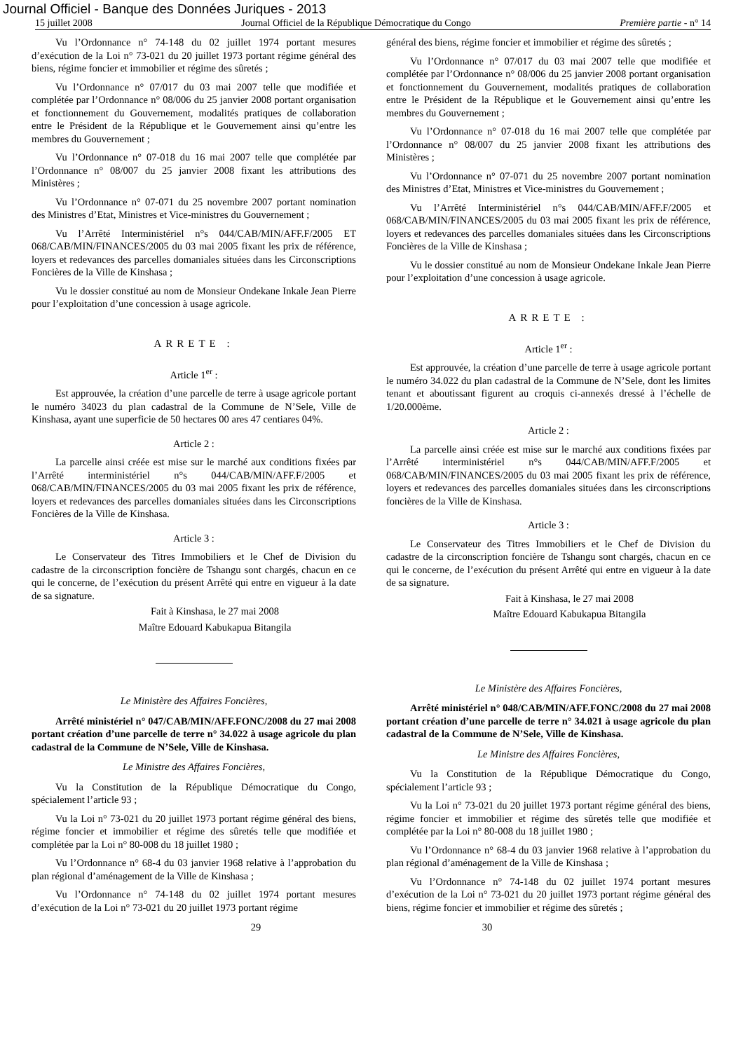Journal Officiel - Banque des Données Juriques - 2013
15 juillet 2008 Journal Officiel de la République Démocratique du Congo Première partie - n° 14
Vu l’Ordonnance n° 74-148 du 02 juillet 1974 portant mesures d’exécution de la Loi n° 73-021 du 20 juillet 1973 portant régime général des biens, régime foncier et immobilier et régime des sûretés ;
Vu l’Ordonnance n° 07/017 du 03 mai 2007 telle que modifiée et complétée par l’Ordonnance n° 08/006 du 25 janvier 2008 portant organisation et fonctionnement du Gouvernement, modalités pratiques de collaboration entre le Président de la République et le Gouvernement ainsi qu’entre les membres du Gouvernement ;
Vu l’Ordonnance n° 07-018 du 16 mai 2007 telle que complétée par l’Ordonnance n° 08/007 du 25 janvier 2008 fixant les attributions des Ministères ;
Vu l’Ordonnance n° 07-071 du 25 novembre 2007 portant nomination des Ministres d’Etat, Ministres et Vice-ministres du Gouvernement ;
Vu l’Arrêté Interministériel n°s 044/CAB/MIN/AFF.F/2005 ET 068/CAB/MIN/FINANCES/2005 du 03 mai 2005 fixant les prix de référence, loyers et redevances des parcelles domaniales situées dans les Circonscriptions Foncières de la Ville de Kinshasa ;
Vu le dossier constitué au nom de Monsieur Ondekane Inkale Jean Pierre pour l’exploitation d’une concession à usage agricole.
ARRETE :
Article 1<sup>er</sup> :
Est approuvée, la création d’une parcelle de terre à usage agricole portant le numéro 34023 du plan cadastral de la Commune de N’Sele, Ville de Kinshasa, ayant une superficie de 50 hectares 00 ares 47 centiares 04%.
Article 2 :
La parcelle ainsi créée est mise sur le marché aux conditions fixées par l’Arrêté interministériel n°s 044/CAB/MIN/AFF.F/2005 et 068/CAB/MIN/FINANCES/2005 du 03 mai 2005 fixant les prix de référence, loyers et redevances des parcelles domaniales situées dans les Circonscriptions Foncières de la Ville de Kinshasa.
Article 3 :
Le Conservateur des Titres Immobiliers et le Chef de Division du cadastre de la circonscription foncière de Tshangu sont chargés, chacun en ce qui le concerne, de l’exécution du présent Arrêté qui entre en vigueur à la date de sa signature.
Fait à Kinshasa, le 27 mai 2008
Maître Edouard Kabukapua Bitangila
Le Ministère des Affaires Foncières,
Arrêté ministériel n° 047/CAB/MIN/AFF.FONC/2008 du 27 mai 2008 portant création d’une parcelle de terre n° 34.022 à usage agricole du plan cadastral de la Commune de N’Sele, Ville de Kinshasa.
Le Ministre des Affaires Foncières,
Vu la Constitution de la République Démocratique du Congo, spécialement l’article 93 ;
Vu la Loi n° 73-021 du 20 juillet 1973 portant régime général des biens, régime foncier et immobilier et régime des sûretés telle que modifiée et complétée par la Loi n° 80-008 du 18 juillet 1980 ;
Vu l’Ordonnance n° 68-4 du 03 janvier 1968 relative à l’approbation du plan régional d’aménagement de la Ville de Kinshasa ;
Vu l’Ordonnance n° 74-148 du 02 juillet 1974 portant mesures d’exécution de la Loi n° 73-021 du 20 juillet 1973 portant régime
général des biens, régime foncier et immobilier et régime des sûretés ;
Vu l’Ordonnance n° 07/017 du 03 mai 2007 telle que modifiée et complétée par l’Ordonnance n° 08/006 du 25 janvier 2008 portant organisation et fonctionnement du Gouvernement, modalités pratiques de collaboration entre le Président de la République et le Gouvernement ainsi qu’entre les membres du Gouvernement ;
Vu l’Ordonnance n° 07-018 du 16 mai 2007 telle que complétée par l’Ordonnance n° 08/007 du 25 janvier 2008 fixant les attributions des Ministères ;
Vu l’Ordonnance n° 07-071 du 25 novembre 2007 portant nomination des Ministres d’Etat, Ministres et Vice-ministres du Gouvernement ;
Vu l’Arrêté Interministériel n°s 044/CAB/MIN/AFF.F/2005 et 068/CAB/MIN/FINANCES/2005 du 03 mai 2005 fixant les prix de référence, loyers et redevances des parcelles domaniales situées dans les Circonscriptions Foncières de la Ville de Kinshasa ;
Vu le dossier constitué au nom de Monsieur Ondekane Inkale Jean Pierre pour l’exploitation d’une concession à usage agricole.
ARRETE :
Article 1<sup>er</sup> :
Est approuvée, la création d’une parcelle de terre à usage agricole portant le numéro 34.022 du plan cadastral de la Commune de N’Sele, dont les limites tenant et aboutissant figurent au croquis ci-annexés dressé à l’échelle de 1/20.000ème.
Article 2 :
La parcelle ainsi créée est mise sur le marché aux conditions fixées par l’Arrêté interministériel n°s 044/CAB/MIN/AFF.F/2005 et 068/CAB/MIN/FINANCES/2005 du 03 mai 2005 fixant les prix de référence, loyers et redevances des parcelles domaniales situées dans les circonscriptions foncières de la Ville de Kinshasa.
Article 3 :
Le Conservateur des Titres Immobiliers et le Chef de Division du cadastre de la circonscription foncière de Tshangu sont chargés, chacun en ce qui le concerne, de l’exécution du présent Arrêté qui entre en vigueur à la date de sa signature.
Fait à Kinshasa, le 27 mai 2008
Maître Edouard Kabukapua Bitangila
Le Ministère des Affaires Foncières,
Arrêté ministériel n° 048/CAB/MIN/AFF.FONC/2008 du 27 mai 2008 portant création d’une parcelle de terre n° 34.021 à usage agricole du plan cadastral de la Commune de N’Sele, Ville de Kinshasa.
Le Ministre des Affaires Foncières,
Vu la Constitution de la République Démocratique du Congo, spécialement l’article 93 ;
Vu la Loi n° 73-021 du 20 juillet 1973 portant régime général des biens, régime foncier et immobilier et régime des sûretés telle que modifiée et complétée par la Loi n° 80-008 du 18 juillet 1980 ;
Vu l’Ordonnance n° 68-4 du 03 janvier 1968 relative à l’approbation du plan régional d’aménagement de la Ville de Kinshasa ;
Vu l’Ordonnance n° 74-148 du 02 juillet 1974 portant mesures d’exécution de la Loi n° 73-021 du 20 juillet 1973 portant régime général des biens, régime foncier et immobilier et régime des sûretés ;
29 30